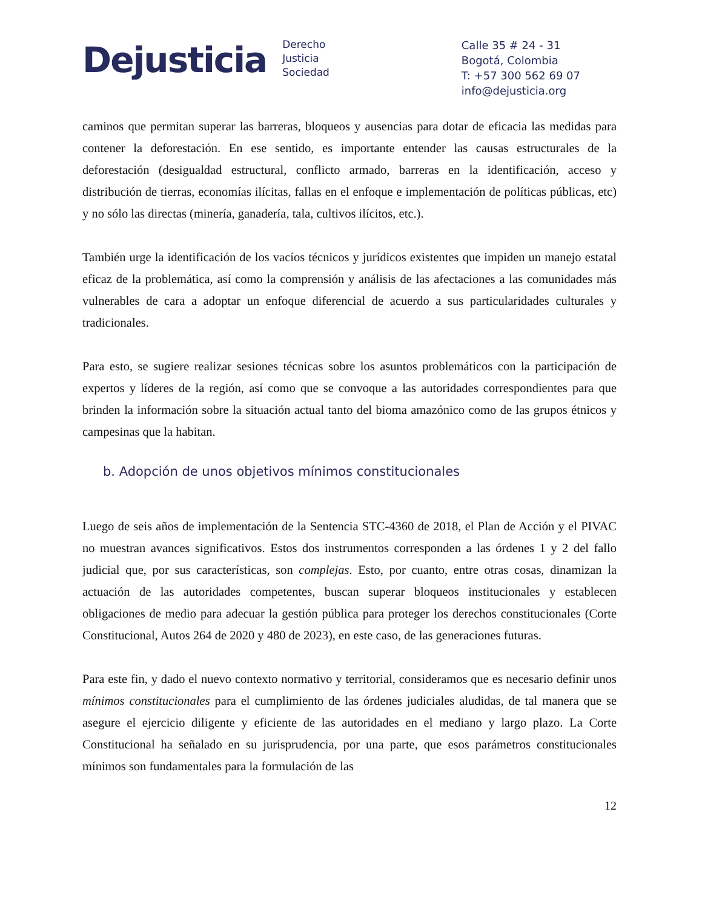Dejusticia
Derecho
Justicia
Sociedad
Calle 35 # 24 - 31
Bogotá, Colombia
T: +57 300 562 69 07
info@dejusticia.org
caminos que permitan superar las barreras, bloqueos y ausencias para dotar de eficacia las medidas para contener la deforestación. En ese sentido, es importante entender las causas estructurales de la deforestación (desigualdad estructural, conflicto armado, barreras en la identificación, acceso y distribución de tierras, economías ilícitas, fallas en el enfoque e implementación de políticas públicas, etc) y no sólo las directas (minería, ganadería, tala, cultivos ilícitos, etc.).
También urge la identificación de los vacíos técnicos y jurídicos existentes que impiden un manejo estatal eficaz de la problemática, así como la comprensión y análisis de las afectaciones a las comunidades más vulnerables de cara a adoptar un enfoque diferencial de acuerdo a sus particularidades culturales y tradicionales.
Para esto, se sugiere realizar sesiones técnicas sobre los asuntos problemáticos con la participación de expertos y líderes de la región, así como que se convoque a las autoridades correspondientes para que brinden la información sobre la situación actual tanto del bioma amazónico como de las grupos étnicos y campesinas que la habitan.
b. Adopción de unos objetivos mínimos constitucionales
Luego de seis años de implementación de la Sentencia STC-4360 de 2018, el Plan de Acción y el PIVAC no muestran avances significativos. Estos dos instrumentos corresponden a las órdenes 1 y 2 del fallo judicial que, por sus características, son complejas. Esto, por cuanto, entre otras cosas, dinamizan la actuación de las autoridades competentes, buscan superar bloqueos institucionales y establecen obligaciones de medio para adecuar la gestión pública para proteger los derechos constitucionales (Corte Constitucional, Autos 264 de 2020 y 480 de 2023), en este caso, de las generaciones futuras.
Para este fin, y dado el nuevo contexto normativo y territorial, consideramos que es necesario definir unos mínimos constitucionales para el cumplimiento de las órdenes judiciales aludidas, de tal manera que se asegure el ejercicio diligente y eficiente de las autoridades en el mediano y largo plazo. La Corte Constitucional ha señalado en su jurisprudencia, por una parte, que esos parámetros constitucionales mínimos son fundamentales para la formulación de las
12